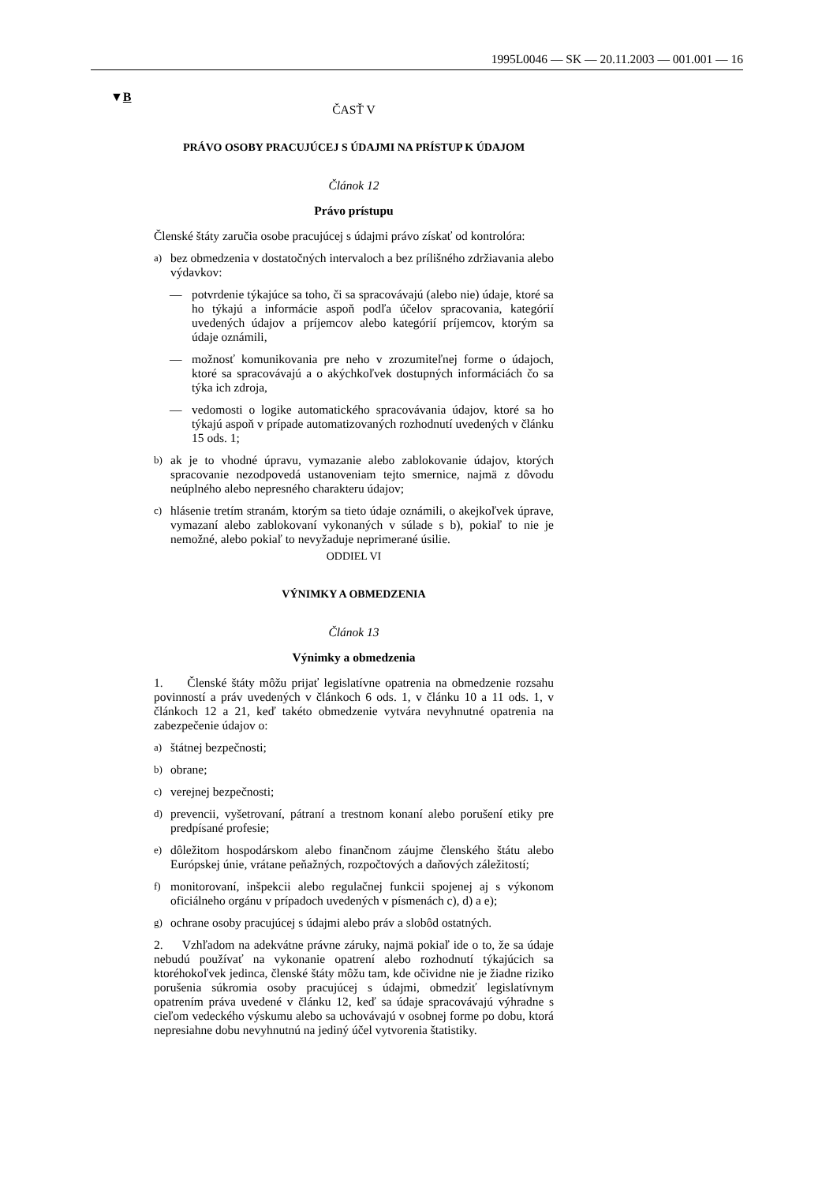1995L0046 — SK — 20.11.2003 — 001.001 — 16
▼B
ČASŤ V
PRÁVO OSOBY PRACUJÚCEJ S ÚDAJMI NA PRÍSTUP K ÚDAJOM
Článok 12
Právo prístupu
Členské štáty zaručia osobe pracujúcej s údajmi právo získať od kontroló­ra:
a) bez obmedzenia v dostatočných intervaloch a bez prílišného zdržia­vania alebo výdavkov:
— potvrdenie týkajúce sa toho, či sa spracovávajú (alebo nie) údaje, ktoré sa ho týkajú a informácie aspoň podľa účelov spracovania, kategórií uvedených údajov a príjemcov alebo kategórií príjemcov, ktorým sa údaje oznámili,
— možnosť komunikovania pre neho v zrozumiteľnej forme o údajoch, ktoré sa spracovávajú a o akýchkoľvek dostupných informáciách čo sa týka ich zdroja,
— vedomosti o logike automatického spracovávania údajov, ktoré sa ho týkajú aspoň v prípade automatizovaných rozhodnutí uvede­ných v článku 15 ods. 1;
b) ak je to vhodné úpravu, vymazanie alebo zablokovanie údajov, ktorých spracovanie nezodpovedá ustanoveniam tejto smernice, najmä z dôvodu neúplného alebo nepresného charakteru údajov;
c) hlásenie tretím stranám, ktorým sa tieto údaje oznámili, o akejkoľvek úprave, vymazaní alebo zablokovaní vykonaných v súlade s b), pokiaľ to nie je nemožné, alebo pokiaľ to nevyžaduje neprimerané úsilie.
ODDIEL VI
VÝNIMKY A OBMEDZENIA
Článok 13
Výnimky a obmedzenia
1. Členské štáty môžu prijať legislatívne opatrenia na obmedzenie rozsahu povinností a práv uvedených v článkoch 6 ods. 1, v článku 10 a 11 ods. 1, v článkoch 12 a 21, keď takéto obmedzenie vytvára nevyh­nutné opatrenia na zabezpečenie údajov o:
a) štátnej bezpečnosti;
b) obrane;
c) verejnej bezpečnosti;
d) prevencii, vyšetrovaní, pátraní a trestnom konaní alebo porušení etiky pre predpísané profesie;
e) dôležitom hospodárskom alebo finančnom záujme členského štátu alebo Európskej únie, vrátane peňažných, rozpočtových a daňových záležitostí;
f) monitorovaní, inšpekcii alebo regulačnej funkcii spojenej aj s výkonom oficiálneho orgánu v prípadoch uvedených v písmenách c), d) a e);
g) ochrane osoby pracujúcej s údajmi alebo práv a slobôd ostatných.
2. Vzhľadom na adekvátne právne záruky, najmä pokiaľ ide o to, že sa údaje nebudú používať na vykonanie opatrení alebo rozhodnutí týka­júcich sa ktoréhokoľvek jedinca, členské štáty môžu tam, kde očividne nie je žiadne riziko porušenia súkromia osoby pracujúcej s údajmi, obmedziť legislatívnym opatrením práva uvedené v článku 12, keď sa údaje spracovávajú výhradne s cieľom vedeckého výskumu alebo sa uchovávajú v osobnej forme po dobu, ktorá nepresiahne dobu nevyh­nutnú na jediný účel vytvorenia štatistiky.